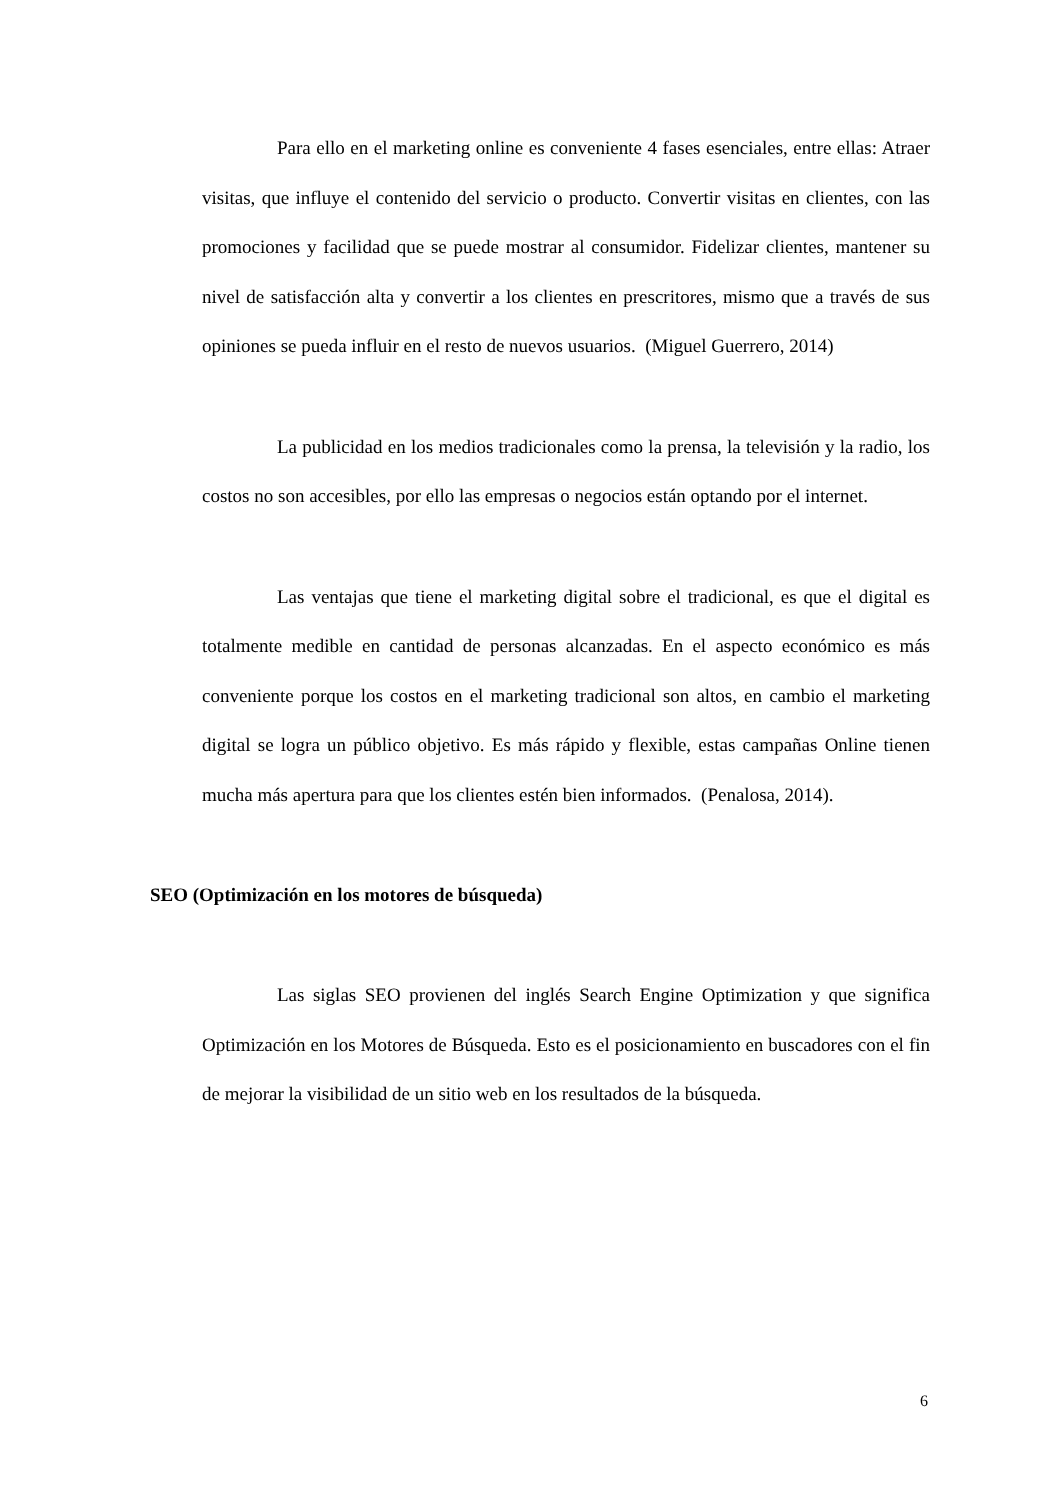Para ello en el marketing online es conveniente 4 fases esenciales, entre ellas: Atraer visitas, que influye el contenido del servicio o producto. Convertir visitas en clientes, con las promociones y facilidad que se puede mostrar al consumidor. Fidelizar clientes, mantener su nivel de satisfacción alta y convertir a los clientes en prescritores, mismo que a través de sus opiniones se pueda influir en el resto de nuevos usuarios. (Miguel Guerrero, 2014)
La publicidad en los medios tradicionales como la prensa, la televisión y la radio, los costos no son accesibles, por ello las empresas o negocios están optando por el internet.
Las ventajas que tiene el marketing digital sobre el tradicional, es que el digital es totalmente medible en cantidad de personas alcanzadas. En el aspecto económico es más conveniente porque los costos en el marketing tradicional son altos, en cambio el marketing digital se logra un público objetivo. Es más rápido y flexible, estas campañas Online tienen mucha más apertura para que los clientes estén bien informados. (Penalosa, 2014).
SEO (Optimización en los motores de búsqueda)
Las siglas SEO provienen del inglés Search Engine Optimization y que significa Optimización en los Motores de Búsqueda. Esto es el posicionamiento en buscadores con el fin de mejorar la visibilidad de un sitio web en los resultados de la búsqueda.
6